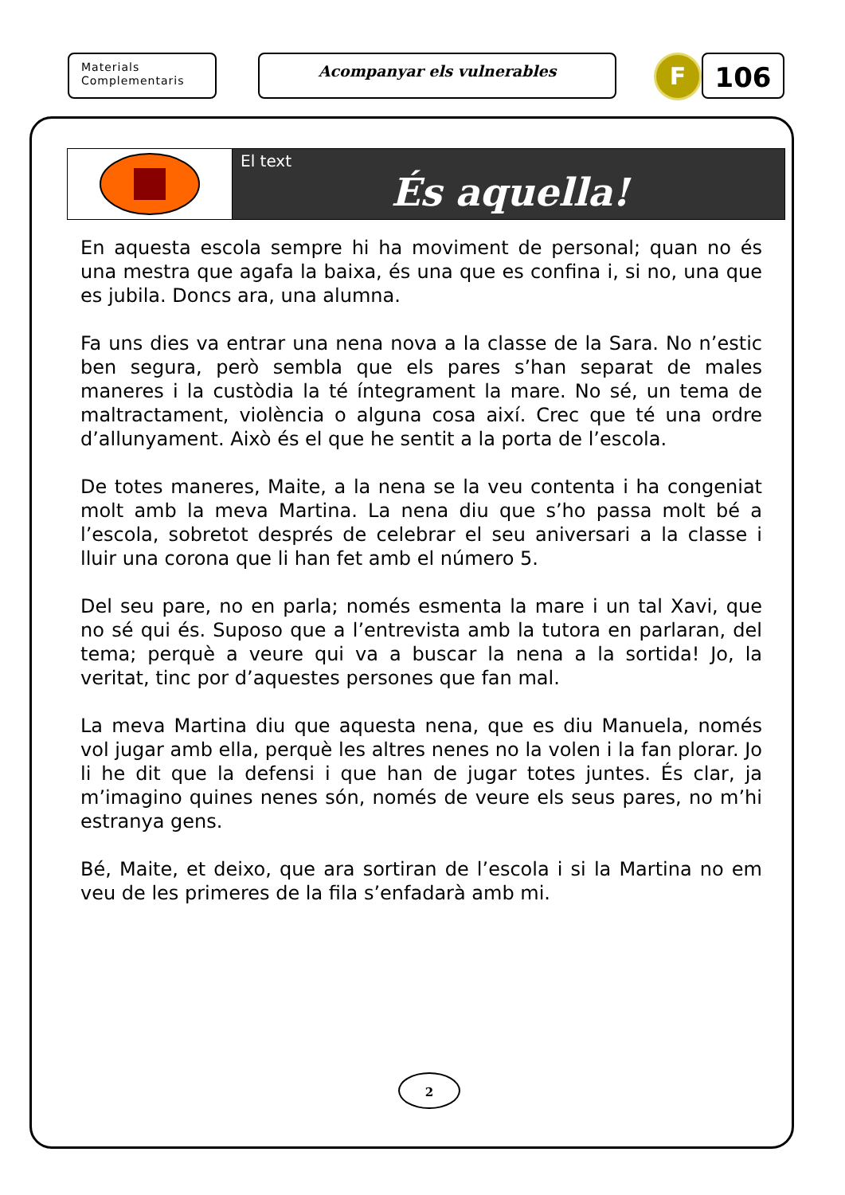Materials
Complementaris
Acompanyar els vulnerables
F
106
El text
És aquella!
En aquesta escola sempre hi ha moviment de personal; quan no és una mestra que agafa la baixa, és una que es confina i, si no, una que es jubila. Doncs ara, una alumna.
Fa uns dies va entrar una nena nova a la classe de la Sara. No n’estic ben segura, però sembla que els pares s’han separat de males maneres i la custòdia la té íntegrament la mare. No sé, un tema de maltractament, violència o alguna cosa així. Crec que té una ordre d’allunyament. Això és el que he sentit a la porta de l’escola.
De totes maneres, Maite, a la nena se la veu contenta i ha congeniat molt amb la meva Martina. La nena diu que s’ho passa molt bé a l’escola, sobretot després de celebrar el seu aniversari a la classe i lluir una corona que li han fet amb el número 5.
Del seu pare, no en parla; només esmenta la mare i un tal Xavi, que no sé qui és. Suposo que a l’entrevista amb la tutora en parlaran, del tema; perquè a veure qui va a buscar la nena a la sortida! Jo, la veritat, tinc por d’aquestes persones que fan mal.
La meva Martina diu que aquesta nena, que es diu Manuela, només vol jugar amb ella, perquè les altres nenes no la volen i la fan plorar. Jo li he dit que la defensi i que han de jugar totes juntes. És clar, ja m’imagino quines nenes són, només de veure els seus pares, no m’hi estranya gens.
Bé, Maite, et deixo, que ara sortiran de l’escola i si la Martina no em veu de les primeres de la fila s’enfadarà amb mi.
2